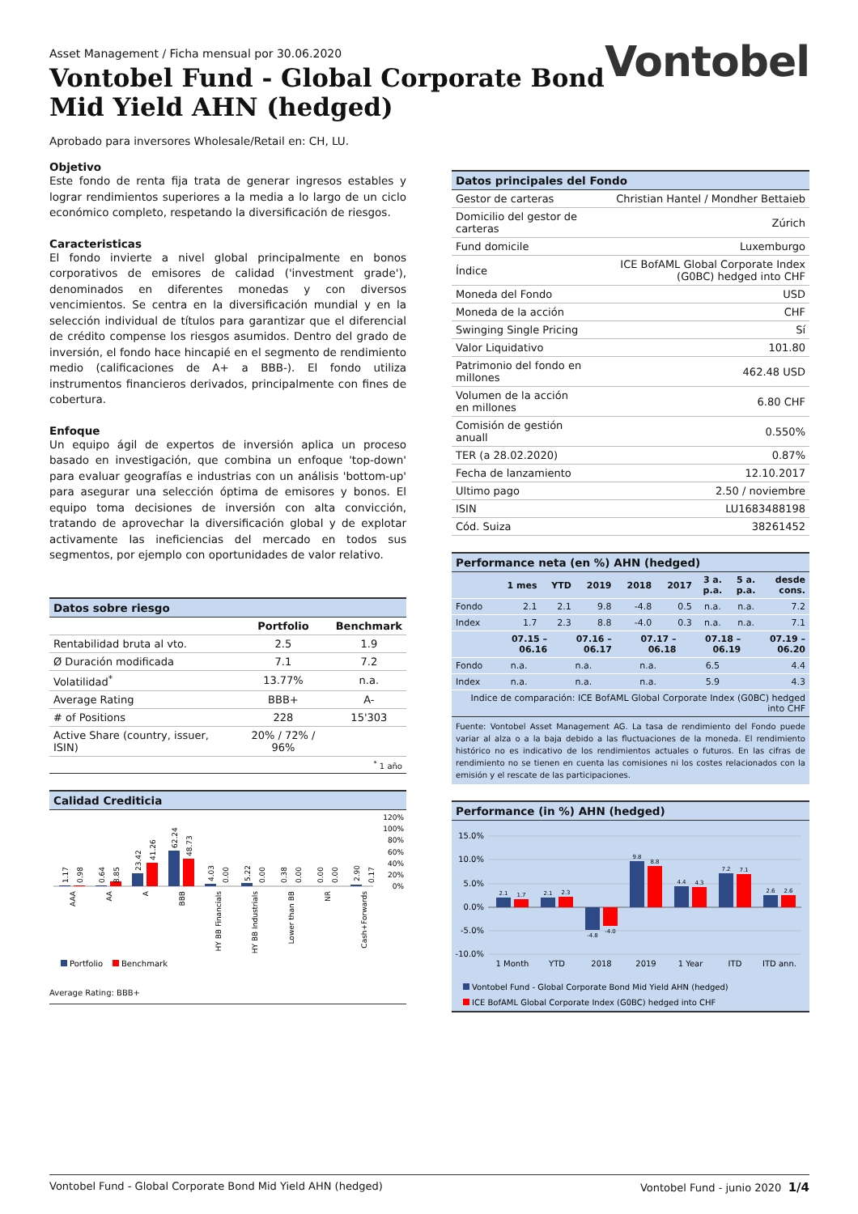Asset Management / Ficha mensual por 30.06.2020
Vontobel Fund - Global Corporate Bond
Mid Yield AHN (hedged)
Vontobel
Aprobado para inversores Wholesale/Retail en: CH, LU.
Objetivo
Este fondo de renta fija trata de generar ingresos estables y lograr rendimientos superiores a la media a lo largo de un ciclo económico completo, respetando la diversificación de riesgos.
Caracteristicas
El fondo invierte a nivel global principalmente en bonos corporativos de emisores de calidad ('investment grade'), denominados en diferentes monedas y con diversos vencimientos. Se centra en la diversificación mundial y en la selección individual de títulos para garantizar que el diferencial de crédito compense los riesgos asumidos. Dentro del grado de inversión, el fondo hace hincapié en el segmento de rendimiento medio (calificaciones de A+ a BBB-). El fondo utiliza instrumentos financieros derivados, principalmente con fines de cobertura.
Enfoque
Un equipo ágil de expertos de inversión aplica un proceso basado en investigación, que combina un enfoque 'top-down' para evaluar geografías e industrias con un análisis 'bottom-up' para asegurar una selección óptima de emisores y bonos. El equipo toma decisiones de inversión con alta convicción, tratando de aprovechar la diversificación global y de explotar activamente las ineficiencias del mercado en todos sus segmentos, por ejemplo con oportunidades de valor relativo.
Datos sobre riesgo
| | Portfolio | Benchmark |
| --- | --- | --- |
| Rentabilidad bruta al vto. | 2.5 | 1.9 |
| Ø Duración modificada | 7.1 | 7.2 |
| Volatilidad<sup>*</sup> | 13.77% | n.a. |
| Average Rating | BBB+ | A- |
| # of Positions | 228 | 15'303 |
| Active Share (country, issuer, ISIN) | 20% / 72% / 96% | |
| <sup>*</sup> 1 año | | |
Calidad Crediticia
120%
100%
80%
60%
40%
20%
0%
1.17
0.98
0.64
8.85
23.42
41.26
62.24
48.73
4.03
0.00
5.22
0.00
0.38
0.00
0.00
0.00
2.90
0.17
AAA
AA
A
BBB
HY BB Financials
HY BB Industrials
Lower than BB
NR
Cash+Forwards
Portfolio
Benchmark
Average Rating: BBB+
Datos principales del Fondo
| Gestor de carteras | Christian Hantel / Mondher Bettaieb |
| Domicilio del gestor de carteras | Zúrich |
| Fund domicile | Luxemburgo |
| Índice | ICE BofAML Global Corporate Index (G0BC) hedged into CHF |
| Moneda del Fondo | USD |
| Moneda de la acción | CHF |
| Swinging Single Pricing | Sí |
| Valor Liquidativo | 101.80 |
| Patrimonio del fondo en millones | 462.48 USD |
| Volumen de la acción en millones | 6.80 CHF |
| Comisión de gestión anuall | 0.550% |
| TER (a 28.02.2020) | 0.87% |
| Fecha de lanzamiento | 12.10.2017 |
| Ultimo pago | 2.50 / noviembre |
| ISIN | LU1683488198 |
| Cód. Suiza | 38261452 |
Performance neta (en %) AHN (hedged)
| | 1 mes | YTD | 2019 | 2018 | 2017 | 3 a. p.a. | 5 a. p.a. | desde cons. |
| --- | --- | --- | --- | --- | --- | --- | --- | --- |
| Fondo | 2.1 | 2.1 | 9.8 | -4.8 | 0.5 | n.a. | n.a. | 7.2 |
| Index | 1.7 | 2.3 | 8.8 | -4.0 | 0.3 | n.a. | n.a. | 7.1 |
| | 07.15 – 06.16 | 07.16 – 06.17 | 07.17 – 06.18 | 07.18 – 06.19 | 07.19 – 06.20 |
| --- | --- | --- | --- | --- | --- |
| Fondo | n.a. | n.a. | n.a. | 6.5 | 4.4 |
| Index | n.a. | n.a. | n.a. | 5.9 | 4.3 |
| Indice de comparación: ICE BofAML Global Corporate Index (G0BC) hedged into CHF | | | | | |
Fuente: Vontobel Asset Management AG. La tasa de rendimiento del Fondo puede variar al alza o a la baja debido a las fluctuaciones de la moneda. El rendimiento histórico no es indicativo de los rendimientos actuales o futuros. En las cifras de rendimiento no se tienen en cuenta las comisiones ni los costes relacionados con la emisión y el rescate de las participaciones.
Performance (in %) AHN (hedged)
15.0%
10.0%
5.0%
0.0%
-5.0%
-10.0%
2.1
1.7
2.1
2.3
-4.8
-4.0
9.8
8.8
4.4
4.3
7.2
7.1
2.6
2.6
1 Month
YTD
2018
2019
1 Year
ITD
ITD ann.
Vontobel Fund - Global Corporate Bond Mid Yield AHN (hedged)
ICE BofAML Global Corporate Index (G0BC) hedged into CHF
Vontobel Fund - Global Corporate Bond Mid Yield AHN (hedged) Vontobel Fund - junio 2020 1/4